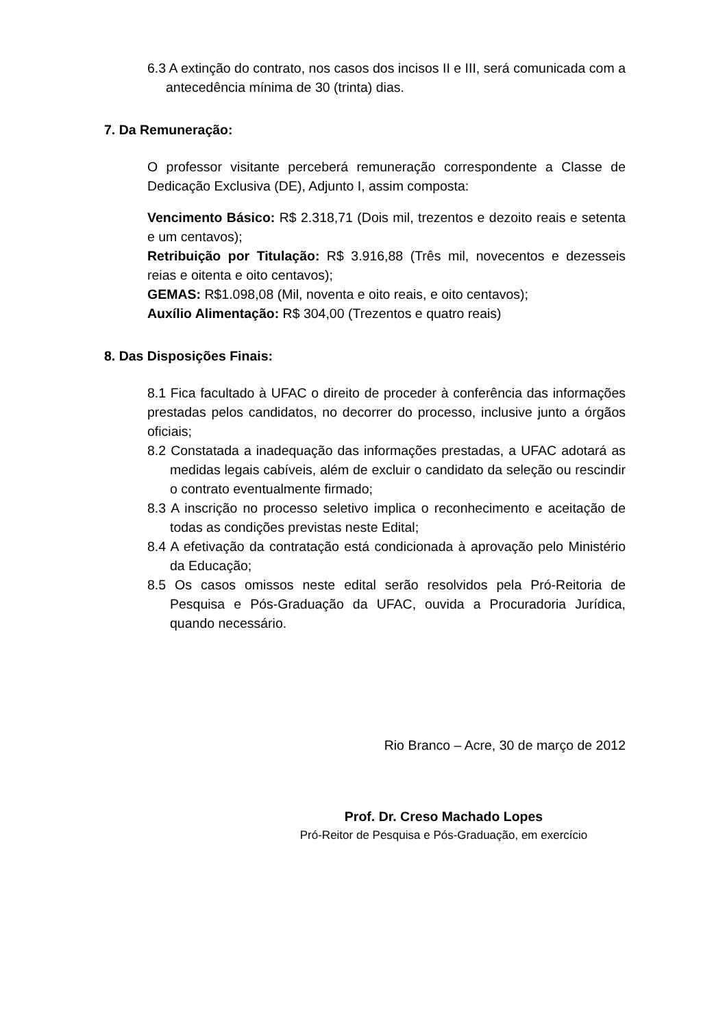6.3 A extinção do contrato, nos casos dos incisos II e III, será comunicada com a antecedência mínima de 30 (trinta) dias.
7. Da Remuneração:
O professor visitante perceberá remuneração correspondente a Classe de Dedicação Exclusiva (DE), Adjunto I, assim composta:
Vencimento Básico: R$ 2.318,71 (Dois mil, trezentos e dezoito reais e setenta e um centavos);
Retribuição por Titulação: R$ 3.916,88 (Três mil, novecentos e dezesseis reias e oitenta e oito centavos);
GEMAS: R$1.098,08 (Mil, noventa e oito reais, e oito centavos);
Auxílio Alimentação: R$ 304,00 (Trezentos e quatro reais)
8. Das Disposições Finais:
8.1 Fica facultado à UFAC o direito de proceder à conferência das informações prestadas pelos candidatos, no decorrer do processo, inclusive junto a órgãos oficiais;
8.2 Constatada a inadequação das informações prestadas, a UFAC adotará as medidas legais cabíveis, além de excluir o candidato da seleção ou rescindir o contrato eventualmente firmado;
8.3 A inscrição no processo seletivo implica o reconhecimento e aceitação de todas as condições previstas neste Edital;
8.4 A efetivação da contratação está condicionada à aprovação pelo Ministério da Educação;
8.5 Os casos omissos neste edital serão resolvidos pela Pró-Reitoria de Pesquisa e Pós-Graduação da UFAC, ouvida a Procuradoria Jurídica, quando necessário.
Rio Branco – Acre, 30 de março de 2012
Prof. Dr. Creso Machado Lopes
Pró-Reitor de Pesquisa e Pós-Graduação, em exercício